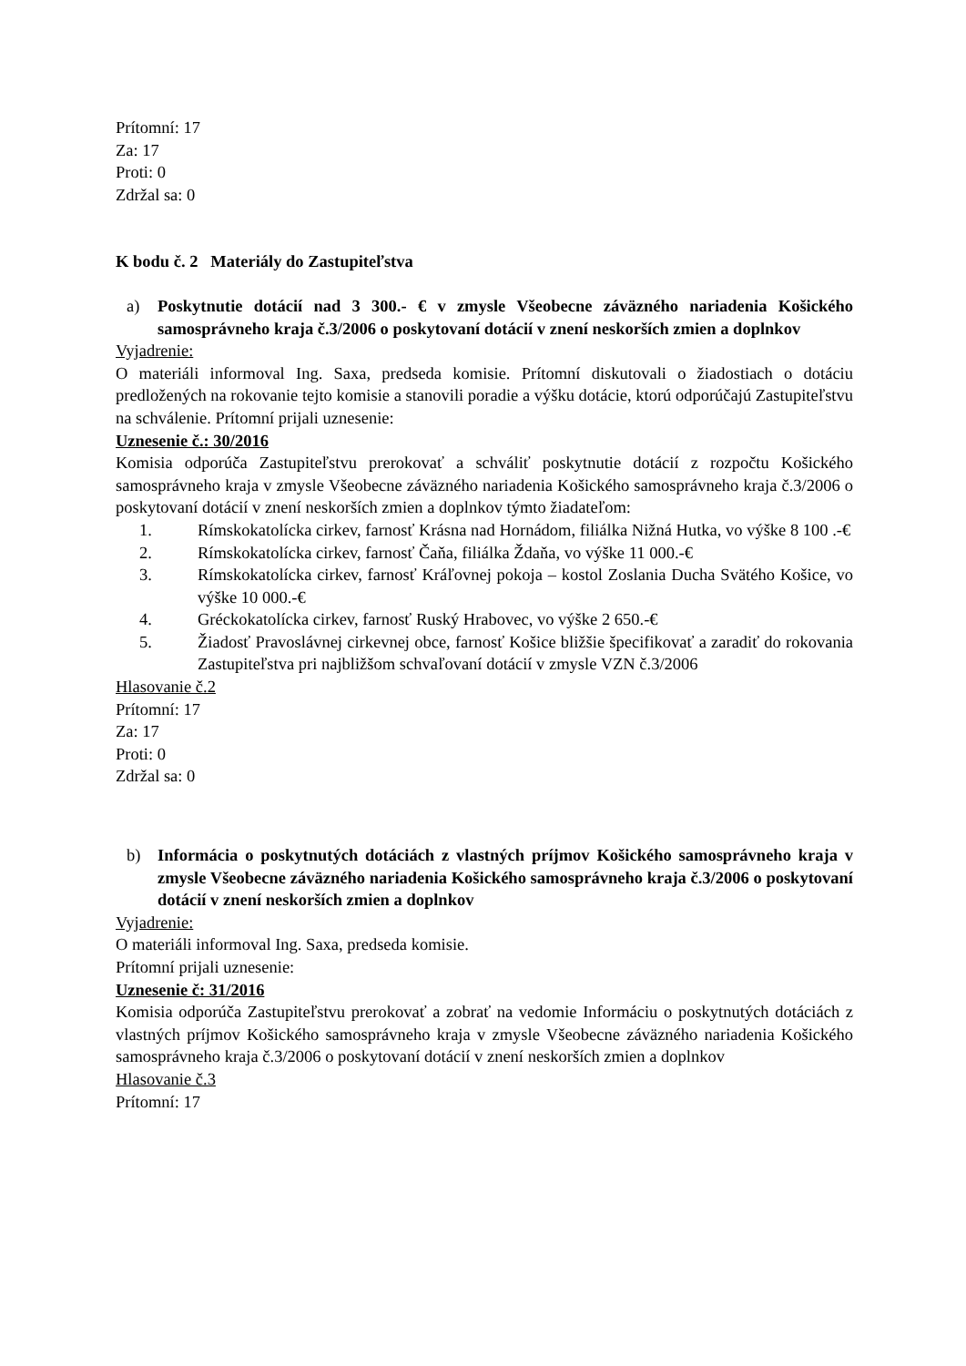Prítomní: 17
Za: 17
Proti: 0
Zdržal sa: 0
K bodu č. 2 Materiály do Zastupiteľstva
a) Poskytnutie dotácií nad 3 300.- € v zmysle Všeobecne záväzného nariadenia Košického samosprávneho kraja č.3/2006 o poskytovaní dotácií v znení neskorších zmien a doplnkov
Vyjadrenie:
O materiáli informoval Ing. Saxa, predseda komisie. Prítomní diskutovali o žiadostiach o dotáciu predložených na rokovanie tejto komisie a stanovili poradie a výšku dotácie, ktorú odporúčajú Zastupiteľstvu na schválenie. Prítomní prijali uznesenie:
Uznesenie č.: 30/2016
Komisia odporúča Zastupiteľstvu prerokovať a schváliť poskytnutie dotácií z rozpočtu Košického samosprávneho kraja v zmysle Všeobecne záväzného nariadenia Košického samosprávneho kraja č.3/2006 o poskytovaní dotácií v znení neskorších zmien a doplnkov týmto žiadateľom:
1. Rímskokatolícka cirkev, farnosť Krásna nad Hornádom, filiálka Nižná Hutka, vo výške 8 100 .-€
2. Rímskokatolícka cirkev, farnosť Čaňa, filiálka Ždaňa, vo výške 11 000.-€
3. Rímskokatolícka cirkev, farnosť Kráľovnej pokoja – kostol Zoslania Ducha Svätého Košice, vo výške 10 000.-€
4. Gréckokatolícka cirkev, farnosť Ruský Hrabovec, vo výške 2 650.-€
5. Žiadosť Pravoslávnej cirkevnej obce, farnosť Košice bližšie špecifikovať a zaradiť do rokovania Zastupiteľstva pri najbližšom schvaľovaní dotácií v zmysle VZN č.3/2006
Hlasovanie č.2
Prítomní: 17
Za: 17
Proti: 0
Zdržal sa: 0
b) Informácia o poskytnutých dotáciách z vlastných príjmov Košického samosprávneho kraja v zmysle Všeobecne záväzného nariadenia Košického samosprávneho kraja č.3/2006 o poskytovaní dotácií v znení neskorších zmien a doplnkov
Vyjadrenie:
O materiáli informoval Ing. Saxa, predseda komisie.
Prítomní prijali uznesenie:
Uznesenie č: 31/2016
Komisia odporúča Zastupiteľstvu prerokovať a zobrať na vedomie Informáciu o poskytnutých dotáciách z vlastných príjmov Košického samosprávneho kraja v zmysle Všeobecne záväzného nariadenia Košického samosprávneho kraja č.3/2006 o poskytovaní dotácií v znení neskorších zmien a doplnkov
Hlasovanie č.3
Prítomní: 17